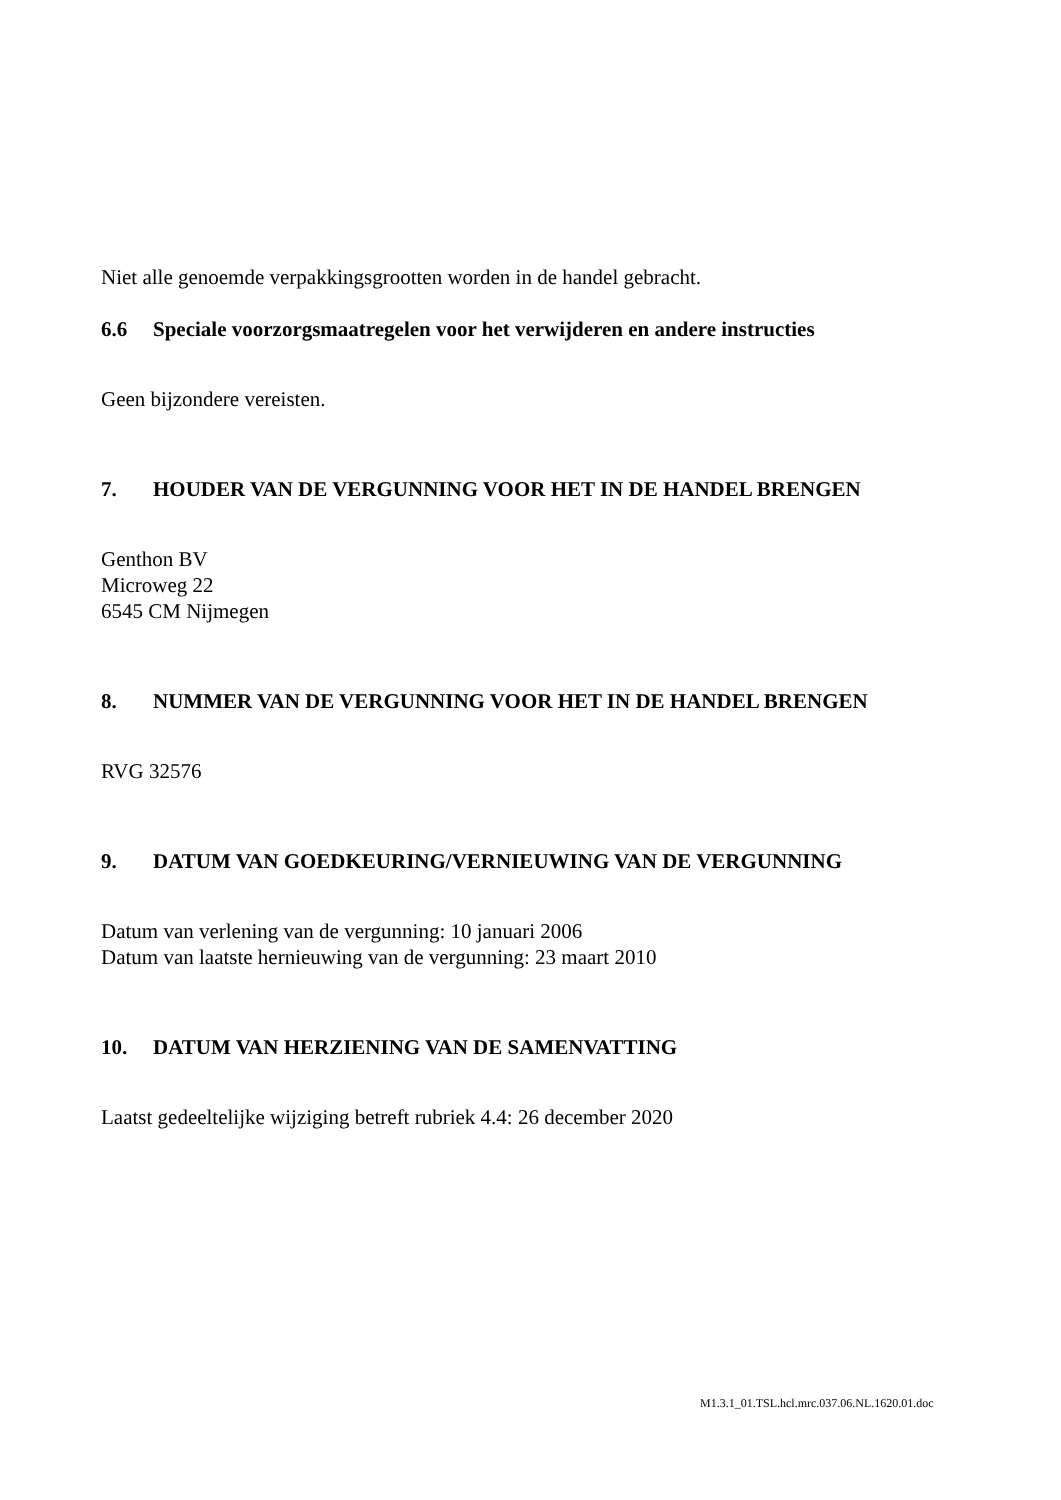Niet alle genoemde verpakkingsgrootten worden in de handel gebracht.
6.6 Speciale voorzorgsmaatregelen voor het verwijderen en andere instructies
Geen bijzondere vereisten.
7. HOUDER VAN DE VERGUNNING VOOR HET IN DE HANDEL BRENGEN
Genthon BV
Microweg 22
6545 CM Nijmegen
8. NUMMER VAN DE VERGUNNING VOOR HET IN DE HANDEL BRENGEN
RVG 32576
9. DATUM VAN GOEDKEURING/VERNIEUWING VAN DE VERGUNNING
Datum van verlening van de vergunning: 10 januari 2006
Datum van laatste hernieuwing van de vergunning: 23 maart 2010
10. DATUM VAN HERZIENING VAN DE SAMENVATTING
Laatst gedeeltelijke wijziging betreft rubriek 4.4: 26 december 2020
M1.3.1_01.TSL.hcl.mrc.037.06.NL.1620.01.doc